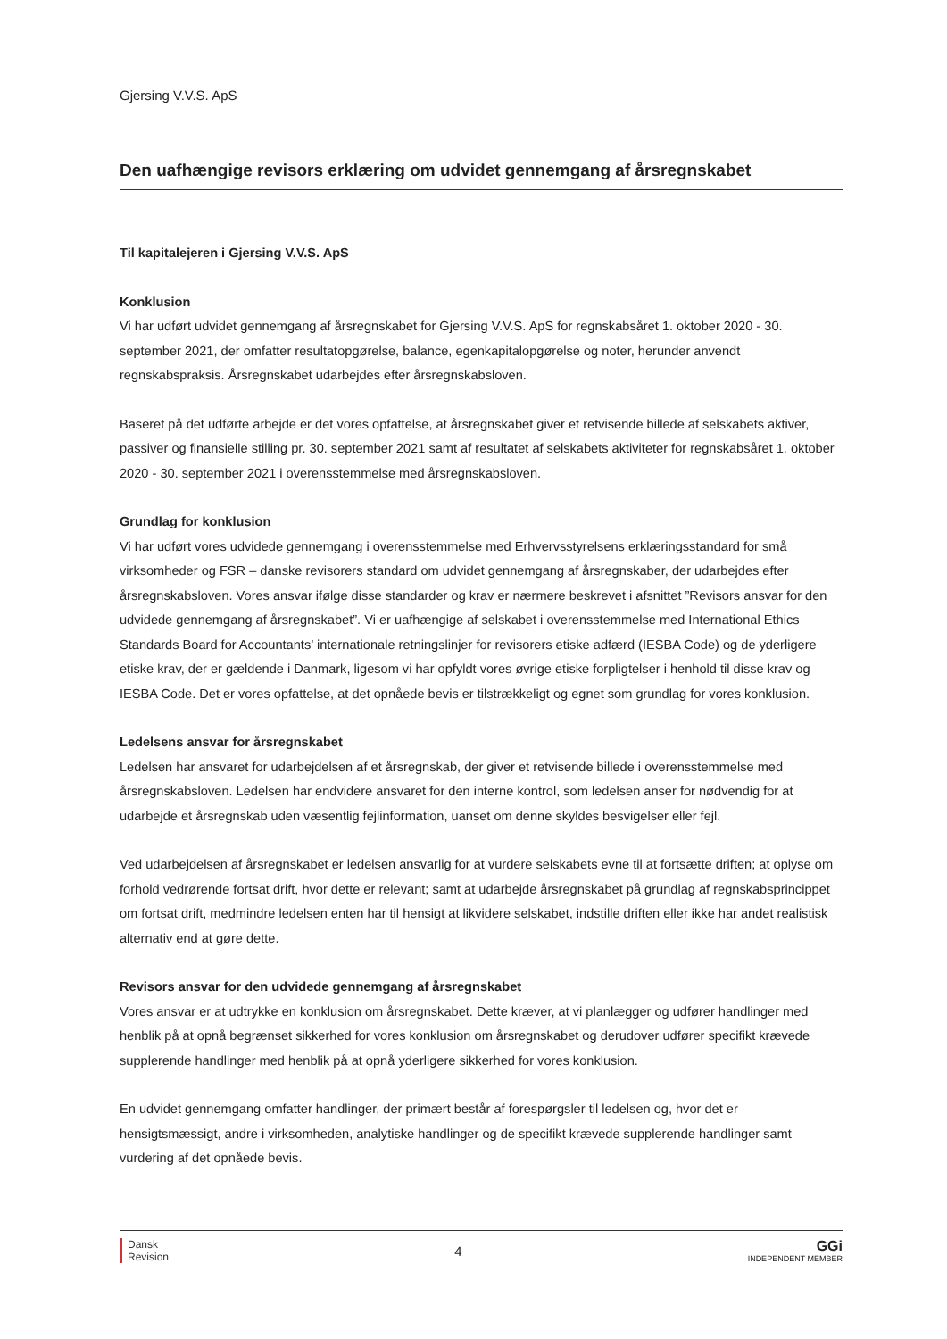Gjersing V.V.S. ApS
Den uafhængige revisors erklæring om udvidet gennemgang af årsregnskabet
Til kapitalejeren i Gjersing V.V.S. ApS
Konklusion
Vi har udført udvidet gennemgang af årsregnskabet for Gjersing V.V.S. ApS for regnskabsåret 1. oktober 2020 - 30. september 2021, der omfatter resultatopgørelse, balance, egenkapitalopgørelse og noter, herunder anvendt regnskabspraksis. Årsregnskabet udarbejdes efter årsregnskabsloven.
Baseret på det udførte arbejde er det vores opfattelse, at årsregnskabet giver et retvisende billede af selskabets aktiver, passiver og finansielle stilling pr. 30. september 2021 samt af resultatet af selskabets aktiviteter for regnskabsåret 1. oktober 2020 - 30. september 2021 i overensstemmelse med årsregnskabsloven.
Grundlag for konklusion
Vi har udført vores udvidede gennemgang i overensstemmelse med Erhvervsstyrelsens erklæringsstandard for små virksomheder og FSR – danske revisorers standard om udvidet gennemgang af årsregnskaber, der udarbejdes efter årsregnskabsloven. Vores ansvar ifølge disse standarder og krav er nærmere beskrevet i afsnittet ”Revisors ansvar for den udvidede gennemgang af årsregnskabet”. Vi er uafhængige af selskabet i overensstemmelse med International Ethics Standards Board for Accountants’ internationale retningslinjer for revisorers etiske adfærd (IESBA Code) og de yderligere etiske krav, der er gældende i Danmark, ligesom vi har opfyldt vores øvrige etiske forpligtelser i henhold til disse krav og IESBA Code. Det er vores opfattelse, at det opnåede bevis er tilstrækkeligt og egnet som grundlag for vores konklusion.
Ledelsens ansvar for årsregnskabet
Ledelsen har ansvaret for udarbejdelsen af et årsregnskab, der giver et retvisende billede i overensstemmelse med årsregnskabsloven. Ledelsen har endvidere ansvaret for den interne kontrol, som ledelsen anser for nødvendig for at udarbejde et årsregnskab uden væsentlig fejlinformation, uanset om denne skyldes besvigelser eller fejl.
Ved udarbejdelsen af årsregnskabet er ledelsen ansvarlig for at vurdere selskabets evne til at fortsætte driften; at oplyse om forhold vedrørende fortsat drift, hvor dette er relevant; samt at udarbejde årsregnskabet på grundlag af regnskabsprincippet om fortsat drift, medmindre ledelsen enten har til hensigt at likvidere selskabet, indstille driften eller ikke har andet realistisk alternativ end at gøre dette.
Revisors ansvar for den udvidede gennemgang af årsregnskabet
Vores ansvar er at udtrykke en konklusion om årsregnskabet. Dette kræver, at vi planlægger og udfører handlinger med henblik på at opnå begrænset sikkerhed for vores konklusion om årsregnskabet og derudover udfører specifikt krævede supplerende handlinger med henblik på at opnå yderligere sikkerhed for vores konklusion.
En udvidet gennemgang omfatter handlinger, der primært består af forespørgsler til ledelsen og, hvor det er hensigtsmæssigt, andre i virksomheden, analytiske handlinger og de specifikt krævede supplerende handlinger samt vurdering af det opnåede bevis.
Dansk
Revision
4
GGi
INDEPENDENT MEMBER